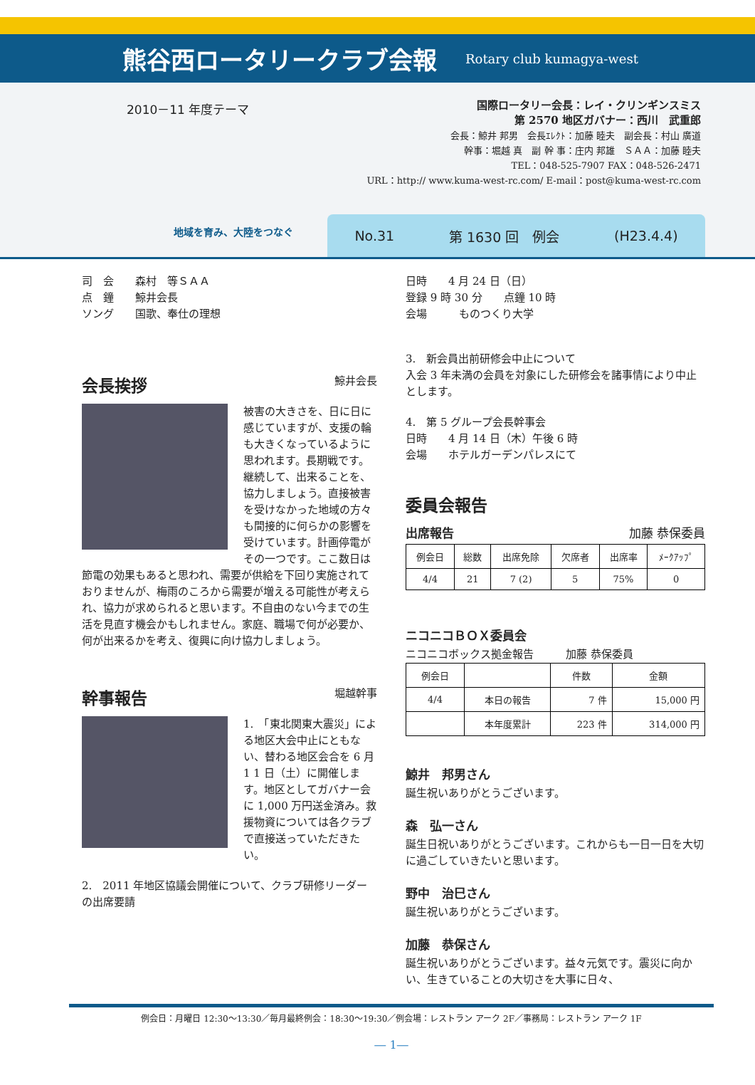熊谷西ロータリークラブ会報
Rotary club kumagya-west
2010－11 年度テーマ
地域を育み、大陸をつなぐ
国際ロータリー会長：レイ・クリンギンスミス
第 2570 地区ガバナー：西川　武重郎
会長：鯨井 邦男　会長ｴﾚｸﾄ：加藤 睦夫　副会長：村山 廣道
幹事：堀越 真　副 幹 事：庄内 邦雄　ＳＡＡ：加藤 睦夫
TEL：048-525-7907 FAX：048-526-2471
URL：http:// www.kuma-west-rc.com/ E-mail：post@kuma-west-rc.com
No.31 第 1630 回　例会 (H23.4.4)
司　会　　森村　等ＳＡＡ
点　鐘　　鯨井会長
ソング　　国歌、奉仕の理想
会長挨拶 鯨井会長
被害の大きさを、日に日に感じていますが、支援の輪も大きくなっているように思われます。長期戦です。継続して、出来ることを、協力しましょう。直接被害を受けなかった地域の方々も間接的に何らかの影響を受けています。計画停電がその一つです。ここ数日は節電の効果もあると思われ、需要が供給を下回り実施されておりませんが、梅雨のころから需要が増える可能性が考えられ、協力が求められると思います。不自由のない今までの生活を見直す機会かもしれません。家庭、職場で何が必要か、何が出来るかを考え、復興に向け協力しましょう。
幹事報告 堀越幹事
1.　「東北関東大震災」による地区大会中止にともない、替わる地区会合を 6 月 1 1 日（土）に開催します。地区としてガバナー会に 1,000 万円送金済み。救援物資については各クラブで直接送っていただきたい。
2.　2011 年地区協議会開催について、クラブ研修リーダーの出席要請
日時　　4 月 24 日（日）
登録 9 時 30 分　　点鐘 10 時
会場　　　ものつくり大学
3.　新会員出前研修会中止について
入会 3 年未満の会員を対象にした研修会を諸事情により中止とします。
4.　第 5 グループ会長幹事会
日時　　4 月 14 日（木）午後 6 時
会場　　ホテルガーデンパレスにて
委員会報告
出席報告 加藤 恭保委員
| 例会日 | 総数 | 出席免除 | 欠席者 | 出席率 | ﾒｰｸｱｯﾌﾟ |
| --- | --- | --- | --- | --- | --- |
| 4/4 | 21 | 7 (2) | 5 | 75% | 0 |
ニコニコＢＯＸ委員会
ニコニコボックス拠金報告　　　加藤 恭保委員
| 例会日 | | 件数 | 金額 |
| --- | --- | --- | --- |
| 4/4 | 本日の報告 | 7 件 | 15,000 円 |
| | 本年度累計 | 223 件 | 314,000 円 |
鯨井　邦男さん
誕生祝いありがとうございます。
森　弘一さん
誕生日祝いありがとうございます。これからも一日一日を大切に過ごしていきたいと思います。
野中　治巳さん
誕生祝いありがとうございます。
加藤　恭保さん
誕生祝いありがとうございます。益々元気です。震災に向かい、生きていることの大切さを大事に日々、
例会日：月曜日 12:30～13:30／毎月最終例会：18:30～19:30／例会場：レストラン アーク 2F／事務局：レストラン アーク 1F
― 1―